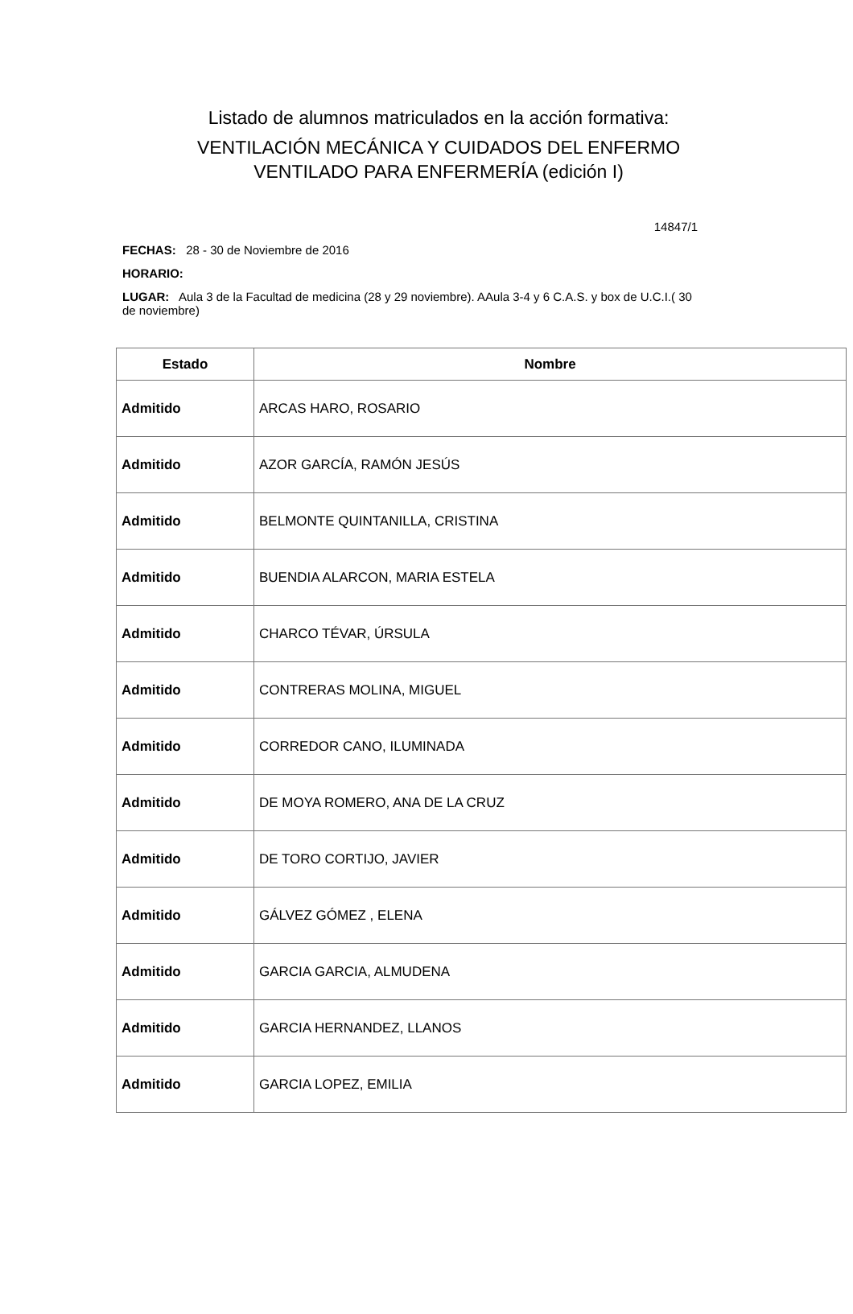Listado de alumnos matriculados en la acción formativa:
VENTILACIÓN MECÁNICA Y CUIDADOS DEL ENFERMO
VENTILADO PARA ENFERMERÍA (edición I)
14847/1
FECHAS: 28 - 30 de Noviembre de 2016
HORARIO:
LUGAR: Aula 3 de la Facultad de medicina (28 y 29 noviembre). AAula 3-4 y 6 C.A.S. y box de U.C.I.( 30 de noviembre)
| Estado | Nombre |
| --- | --- |
| Admitido | ARCAS HARO, ROSARIO |
| Admitido | AZOR GARCÍA, RAMÓN JESÚS |
| Admitido | BELMONTE QUINTANILLA, CRISTINA |
| Admitido | BUENDIA ALARCON, MARIA ESTELA |
| Admitido | CHARCO TÉVAR, ÚRSULA |
| Admitido | CONTRERAS MOLINA, MIGUEL |
| Admitido | CORREDOR CANO, ILUMINADA |
| Admitido | DE MOYA ROMERO, ANA DE LA CRUZ |
| Admitido | DE TORO CORTIJO, JAVIER |
| Admitido | GÁLVEZ GÓMEZ , ELENA |
| Admitido | GARCIA GARCIA, ALMUDENA |
| Admitido | GARCIA HERNANDEZ, LLANOS |
| Admitido | GARCIA LOPEZ, EMILIA |